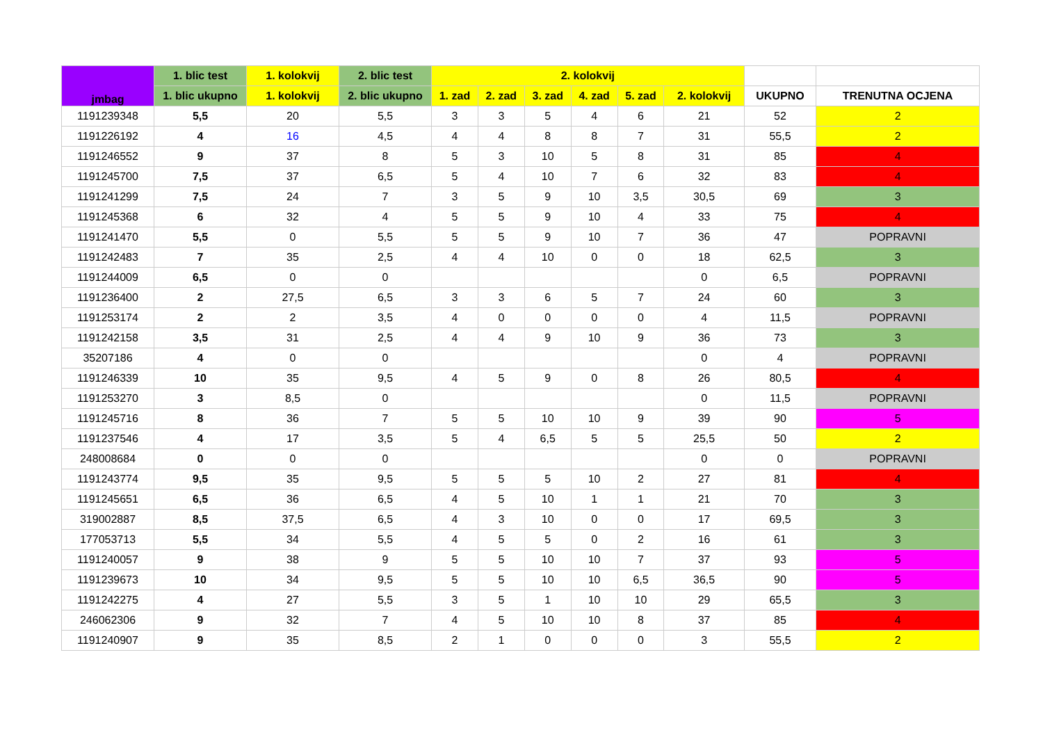| jmbag | 1. blic test | 1. kolokvij | 2. blic test | 2. kolokvij | | | | | | | |
| --- | --- | --- | --- | --- | --- | --- | --- | --- | --- | --- | --- |
| | 1. blic ukupno | 1. kolokvij | 2. blic ukupno | 1. zad | 2. zad | 3. zad | 4. zad | 5. zad | 2. kolokvij | UKUPNO | TRENUTNA OCJENA |
| 1191239348 | 5,5 | 20 | 5,5 | 3 | 3 | 5 | 4 | 6 | 21 | 52 | 2 |
| 1191226192 | 4 | 16 | 4,5 | 4 | 4 | 8 | 8 | 7 | 31 | 55,5 | 2 |
| 1191246552 | 9 | 37 | 8 | 5 | 3 | 10 | 5 | 8 | 31 | 85 | 4 |
| 1191245700 | 7,5 | 37 | 6,5 | 5 | 4 | 10 | 7 | 6 | 32 | 83 | 4 |
| 1191241299 | 7,5 | 24 | 7 | 3 | 5 | 9 | 10 | 3,5 | 30,5 | 69 | 3 |
| 1191245368 | 6 | 32 | 4 | 5 | 5 | 9 | 10 | 4 | 33 | 75 | 4 |
| 1191241470 | 5,5 | 0 | 5,5 | 5 | 5 | 9 | 10 | 7 | 36 | 47 | POPRAVNI |
| 1191242483 | 7 | 35 | 2,5 | 4 | 4 | 10 | 0 | 0 | 18 | 62,5 | 3 |
| 1191244009 | 6,5 | 0 | 0 | | | | | | 0 | 6,5 | POPRAVNI |
| 1191236400 | 2 | 27,5 | 6,5 | 3 | 3 | 6 | 5 | 7 | 24 | 60 | 3 |
| 1191253174 | 2 | 2 | 3,5 | 4 | 0 | 0 | 0 | 0 | 4 | 11,5 | POPRAVNI |
| 1191242158 | 3,5 | 31 | 2,5 | 4 | 4 | 9 | 10 | 9 | 36 | 73 | 3 |
| 35207186 | 4 | 0 | 0 | | | | | | 0 | 4 | POPRAVNI |
| 1191246339 | 10 | 35 | 9,5 | 4 | 5 | 9 | 0 | 8 | 26 | 80,5 | 4 |
| 1191253270 | 3 | 8,5 | 0 | | | | | | 0 | 11,5 | POPRAVNI |
| 1191245716 | 8 | 36 | 7 | 5 | 5 | 10 | 10 | 9 | 39 | 90 | 5 |
| 1191237546 | 4 | 17 | 3,5 | 5 | 4 | 6,5 | 5 | 5 | 25,5 | 50 | 2 |
| 248008684 | 0 | 0 | 0 | | | | | | 0 | 0 | POPRAVNI |
| 1191243774 | 9,5 | 35 | 9,5 | 5 | 5 | 5 | 10 | 2 | 27 | 81 | 4 |
| 1191245651 | 6,5 | 36 | 6,5 | 4 | 5 | 10 | 1 | 1 | 21 | 70 | 3 |
| 319002887 | 8,5 | 37,5 | 6,5 | 4 | 3 | 10 | 0 | 0 | 17 | 69,5 | 3 |
| 177053713 | 5,5 | 34 | 5,5 | 4 | 5 | 5 | 0 | 2 | 16 | 61 | 3 |
| 1191240057 | 9 | 38 | 9 | 5 | 5 | 10 | 10 | 7 | 37 | 93 | 5 |
| 1191239673 | 10 | 34 | 9,5 | 5 | 5 | 10 | 10 | 6,5 | 36,5 | 90 | 5 |
| 1191242275 | 4 | 27 | 5,5 | 3 | 5 | 1 | 10 | 10 | 29 | 65,5 | 3 |
| 246062306 | 9 | 32 | 7 | 4 | 5 | 10 | 10 | 8 | 37 | 85 | 4 |
| 1191240907 | 9 | 35 | 8,5 | 2 | 1 | 0 | 0 | 0 | 3 | 55,5 | 2 |